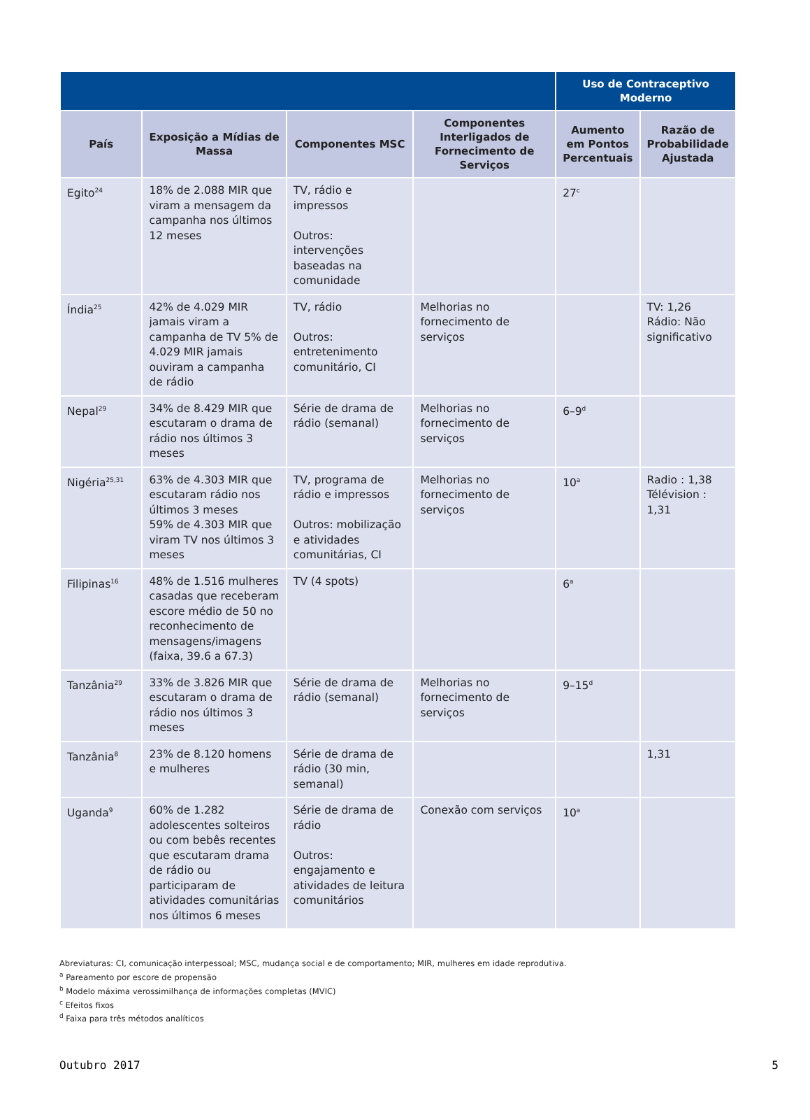| | | | | Uso de Contraceptivo Moderno | |
| --- | --- | --- | --- | --- | --- |
| País | Exposição a Mídias de Massa | Componentes MSC | Componentes Interligados de Fornecimento de Serviços | Aumento em Pontos Percentuais | Razão de Probabilidade Ajustada |
| Egito<sup>24</sup> | 18% de 2.088 MIR que viram a mensagem da campanha nos últimos 12 meses | TV, rádio e impressos Outros: intervenções baseadas na comunidade | | 27<sup>c</sup> | |
| Índia<sup>25</sup> | 42% de 4.029 MIR jamais viram a campanha de TV 5% de 4.029 MIR jamais ouviram a campanha de rádio | TV, rádio Outros: entretenimento comunitário, CI | Melhorias no fornecimento de serviços | | TV: 1,26 Rádio: Não significativo |
| Nepal<sup>29</sup> | 34% de 8.429 MIR que escutaram o drama de rádio nos últimos 3 meses | Série de drama de rádio (semanal) | Melhorias no fornecimento de serviços | 6–9<sup>d</sup> | |
| Nigéria<sup>25,31</sup> | 63% de 4.303 MIR que escutaram rádio nos últimos 3 meses 59% de 4.303 MIR que viram TV nos últimos 3 meses | TV, programa de rádio e impressos Outros: mobilização e atividades comunitárias, CI | Melhorias no fornecimento de serviços | 10<sup>a</sup> | Radio : 1,38 Télévision : 1,31 |
| Filipinas<sup>16</sup> | 48% de 1.516 mulheres casadas que receberam escore médio de 50 no reconhecimento de mensagens/imagens (faixa, 39.6 a 67.3) | TV (4 spots) | | 6<sup>a</sup> | |
| Tanzânia<sup>29</sup> | 33% de 3.826 MIR que escutaram o drama de rádio nos últimos 3 meses | Série de drama de rádio (semanal) | Melhorias no fornecimento de serviços | 9–15<sup>d</sup> | |
| Tanzânia<sup>8</sup> | 23% de 8.120 homens e mulheres | Série de drama de rádio (30 min, semanal) | | | 1,31 |
| Uganda<sup>9</sup> | 60% de 1.282 adolescentes solteiros ou com bebês recentes que escutaram drama de rádio ou participaram de atividades comunitárias nos últimos 6 meses | Série de drama de rádio Outros: engajamento e atividades de leitura comunitários | Conexão com serviços | 10<sup>a</sup> | |
Abreviaturas: CI, comunicação interpessoal; MSC, mudança social e de comportamento; MIR, mulheres em idade reprodutiva.
<sup>a</sup> Pareamento por escore de propensão
<sup>b</sup> Modelo máxima verossimilhança de informações completas (MVIC)
<sup>c</sup> Efeitos fixos
<sup>d</sup> Faixa para três métodos analíticos
Outubro 2017 5